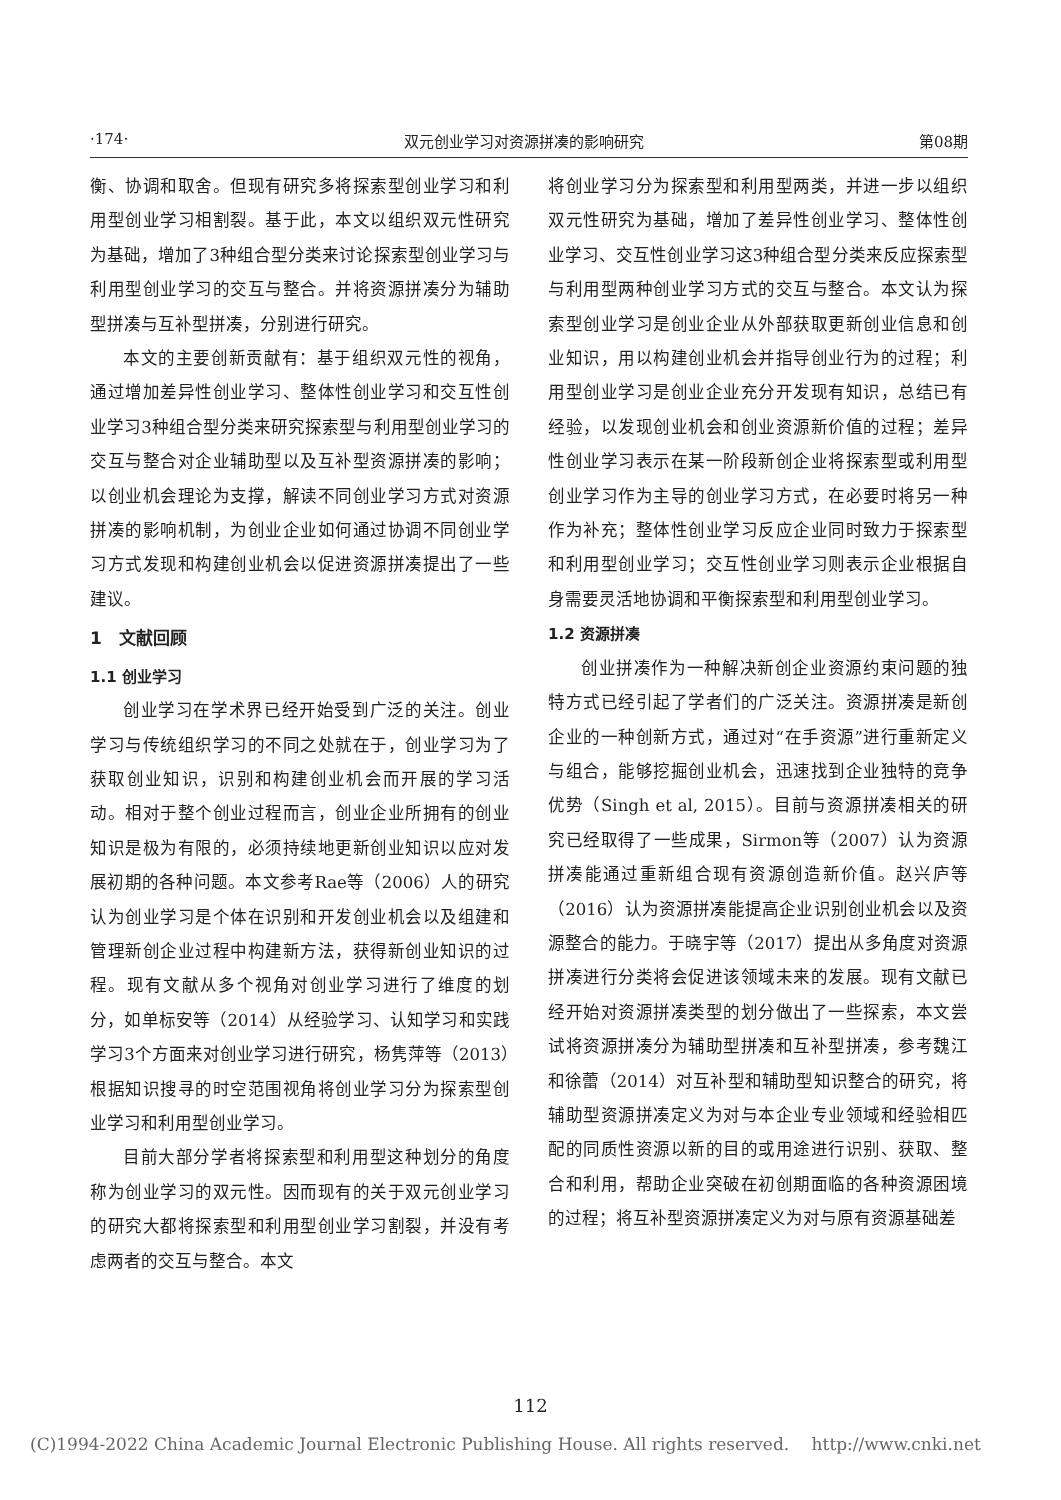·174· 双元创业学习对资源拼凑的影响研究 第08期
衡、协调和取舍。但现有研究多将探索型创业学习和利用型创业学习相割裂。基于此，本文以组织双元性研究为基础，增加了3种组合型分类来讨论探索型创业学习与利用型创业学习的交互与整合。并将资源拼凑分为辅助型拼凑与互补型拼凑，分别进行研究。
本文的主要创新贡献有：基于组织双元性的视角，通过增加差异性创业学习、整体性创业学习和交互性创业学习3种组合型分类来研究探索型与利用型创业学习的交互与整合对企业辅助型以及互补型资源拼凑的影响；以创业机会理论为支撑，解读不同创业学习方式对资源拼凑的影响机制，为创业企业如何通过协调不同创业学习方式发现和构建创业机会以促进资源拼凑提出了一些建议。
1　文献回顾
1.1 创业学习
创业学习在学术界已经开始受到广泛的关注。创业学习与传统组织学习的不同之处就在于，创业学习为了获取创业知识，识别和构建创业机会而开展的学习活动。相对于整个创业过程而言，创业企业所拥有的创业知识是极为有限的，必须持续地更新创业知识以应对发展初期的各种问题。本文参考Rae等（2006）人的研究认为创业学习是个体在识别和开发创业机会以及组建和管理新创企业过程中构建新方法，获得新创业知识的过程。现有文献从多个视角对创业学习进行了维度的划分，如单标安等（2014）从经验学习、认知学习和实践学习3个方面来对创业学习进行研究，杨隽萍等（2013）根据知识搜寻的时空范围视角将创业学习分为探索型创业学习和利用型创业学习。
目前大部分学者将探索型和利用型这种划分的角度称为创业学习的双元性。因而现有的关于双元创业学习的研究大都将探索型和利用型创业学习割裂，并没有考虑两者的交互与整合。本文
将创业学习分为探索型和利用型两类，并进一步以组织双元性研究为基础，增加了差异性创业学习、整体性创业学习、交互性创业学习这3种组合型分类来反应探索型与利用型两种创业学习方式的交互与整合。本文认为探索型创业学习是创业企业从外部获取更新创业信息和创业知识，用以构建创业机会并指导创业行为的过程；利用型创业学习是创业企业充分开发现有知识，总结已有经验，以发现创业机会和创业资源新价值的过程；差异性创业学习表示在某一阶段新创企业将探索型或利用型创业学习作为主导的创业学习方式，在必要时将另一种作为补充；整体性创业学习反应企业同时致力于探索型和利用型创业学习；交互性创业学习则表示企业根据自身需要灵活地协调和平衡探索型和利用型创业学习。
1.2 资源拼凑
创业拼凑作为一种解决新创企业资源约束问题的独特方式已经引起了学者们的广泛关注。资源拼凑是新创企业的一种创新方式，通过对“在手资源”进行重新定义与组合，能够挖掘创业机会，迅速找到企业独特的竞争优势（Singh et al, 2015）。目前与资源拼凑相关的研究已经取得了一些成果，Sirmon等（2007）认为资源拼凑能通过重新组合现有资源创造新价值。赵兴庐等（2016）认为资源拼凑能提高企业识别创业机会以及资源整合的能力。于晓宇等（2017）提出从多角度对资源拼凑进行分类将会促进该领域未来的发展。现有文献已经开始对资源拼凑类型的划分做出了一些探索，本文尝试将资源拼凑分为辅助型拼凑和互补型拼凑，参考魏江和徐蕾（2014）对互补型和辅助型知识整合的研究，将辅助型资源拼凑定义为对与本企业专业领域和经验相匹配的同质性资源以新的目的或用途进行识别、获取、整合和利用，帮助企业突破在初创期面临的各种资源困境的过程；将互补型资源拼凑定义为对与原有资源基础差
112
(C)1994-2022 China Academic Journal Electronic Publishing House. All rights reserved.　 http://www.cnki.net